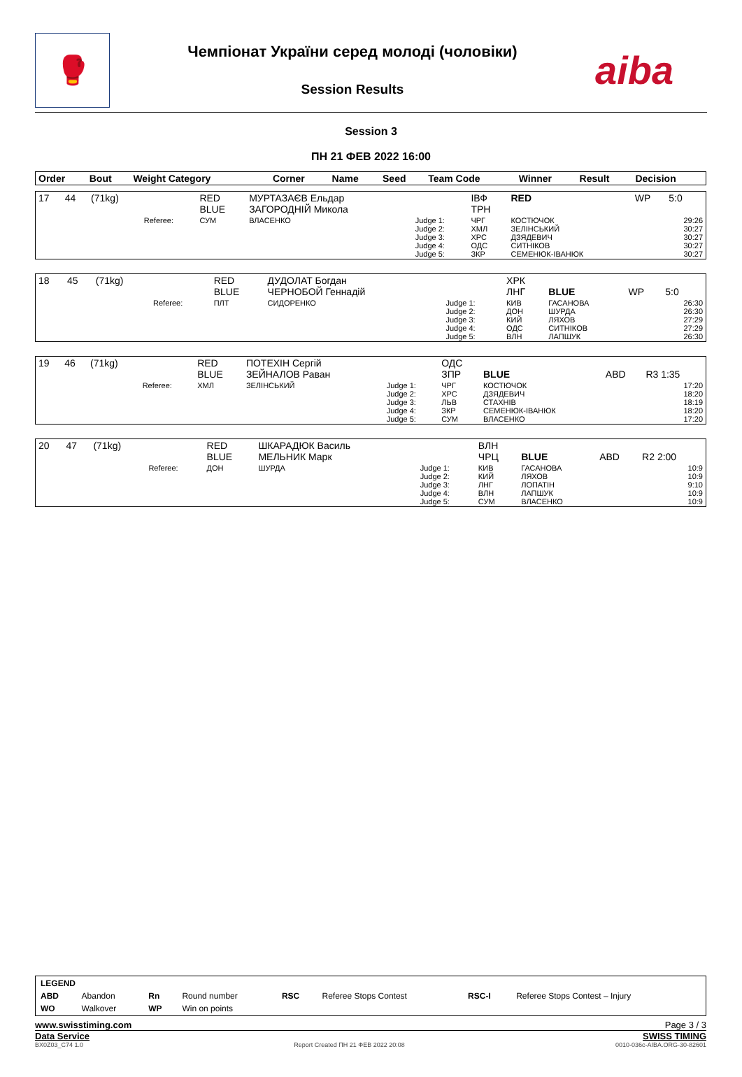🥊
Чемпіонат України серед молоді (чоловіки)
Session Results
aiba
Session 3
ПН 21 ФЕВ 2022 16:00
| Order | Bout | Weight Category | | Corner | Name | Seed | Team Code | Winner | Result | Decision |
| --- | --- | --- | --- | --- | --- | --- | --- | --- | --- | --- |
| 17 | 44 | (71kg) | | RED BLUE | МУРТАЗАЄВ Ельдар ЗАГОРОДНІЙ Микола | | ІВФ ТРН | RED | WP | 5:0 |
| | | | Referee: | СУМ | ВЛАСЕНКО | Judge 1: Judge 2: Judge 3: Judge 4: Judge 5: | ЧРГ ХМЛ ХРС ОДС ЗКР | КОСТЮЧОК ЗЕЛІНСЬКИЙ ДЗЯДЕВИЧ СИТНІКОВ СЕМЕНЮК-ІВАНЮК | | 29:26 30:27 30:27 30:27 30:27 |
| 18 | 45 | (71kg) | | RED BLUE | ДУДОЛАТ Богдан ЧЕРНОБОЙ Геннадій | | ХРК ЛНГ | BLUE | WP | 5:0 |
| | | | Referee: | ПЛТ | СИДОРЕНКО | Judge 1: Judge 2: Judge 3: Judge 4: Judge 5: | КИВ ДОН КИЙ ОДС ВЛН | ГАСАНОВА ШУРДА ЛЯХОВ СИТНІКОВ ЛАПШУК | | 26:30 26:30 27:29 27:29 26:30 |
| 19 | 46 | (71kg) | | RED BLUE | ПОТЕХІН Сергій ЗЕЙНАЛОВ Раван | | ОДС ЗПР | BLUE | ABD | R3 1:35 |
| | | | Referee: | ХМЛ | ЗЕЛІНСЬКИЙ | Judge 1: Judge 2: Judge 3: Judge 4: Judge 5: | ЧРГ ХРС ЛЬВ ЗКР СУМ | КОСТЮЧОК ДЗЯДЕВИЧ СТАХНІВ СЕМЕНЮК-ІВАНЮК ВЛАСЕНКО | | 17:20 18:20 18:19 18:20 17:20 |
| 20 | 47 | (71kg) | | RED BLUE | ШКАРАДЮК Василь МЕЛЬНИК Марк | | ВЛН ЧРЦ | BLUE | ABD | R2 2:00 |
| | | | Referee: | ДОН | ШУРДА | Judge 1: Judge 2: Judge 3: Judge 4: Judge 5: | КИВ КИЙ ЛНГ ВЛН СУМ | ГАСАНОВА ЛЯХОВ ЛОПАТІН ЛАПШУК ВЛАСЕНКО | | 10:9 10:9 9:10 10:9 10:9 |
| LEGEND | | | | | | | |
| ABD | Abandon | Rn | Round number | RSC | Referee Stops Contest | RSC-I | Referee Stops Contest – Injury |
| WO | Walkover | WP | Win on points | | | | |
www.swisstiming.com Page 3 / 3
Data Service SWISS TIMING
BX0Z03_C74 1.0 Report Created ПН 21 ФЕВ 2022 20:08 0010-036c-AIBA.ORG-30-82601